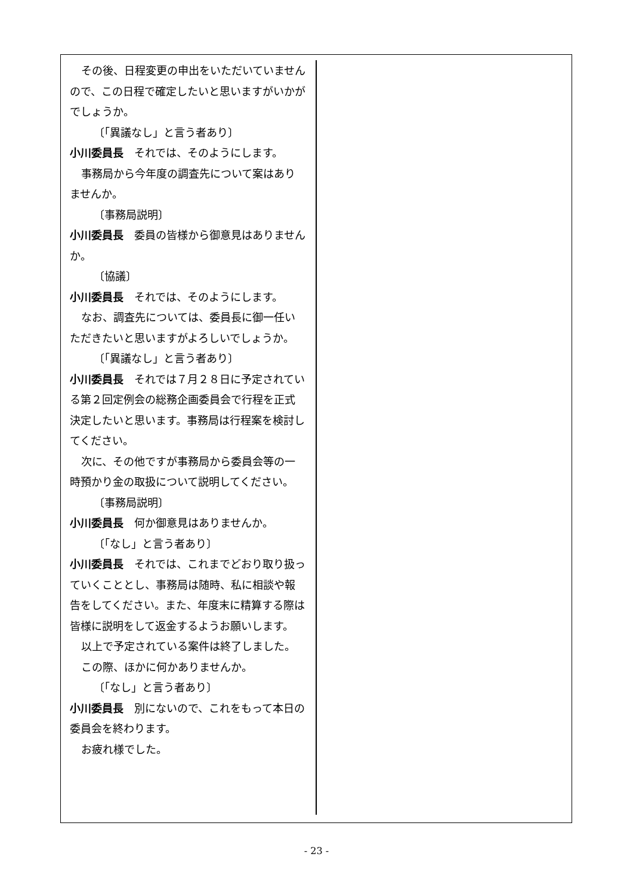その後、日程変更の申出をいただいていませんので、この日程で確定したいと思いますがいかがでしょうか。
〔「異議なし」と言う者あり〕
小川委員長　それでは、そのようにします。
事務局から今年度の調査先について案はありませんか。
〔事務局説明〕
小川委員長　委員の皆様から御意見はありませんか。
〔協議〕
小川委員長　それでは、そのようにします。
なお、調査先については、委員長に御一任いただきたいと思いますがよろしいでしょうか。
〔「異議なし」と言う者あり〕
小川委員長　それでは７月２８日に予定されている第２回定例会の総務企画委員会で行程を正式決定したいと思います。事務局は行程案を検討してください。
次に、その他ですが事務局から委員会等の一時預かり金の取扱について説明してください。
〔事務局説明〕
小川委員長　何か御意見はありませんか。
〔「なし」と言う者あり〕
小川委員長　それでは、これまでどおり取り扱っていくこととし、事務局は随時、私に相談や報告をしてください。また、年度末に精算する際は皆様に説明をして返金するようお願いします。
以上で予定されている案件は終了しました。
この際、ほかに何かありませんか。
〔「なし」と言う者あり〕
小川委員長　別にないので、これをもって本日の委員会を終わります。
お疲れ様でした。
- 23 -